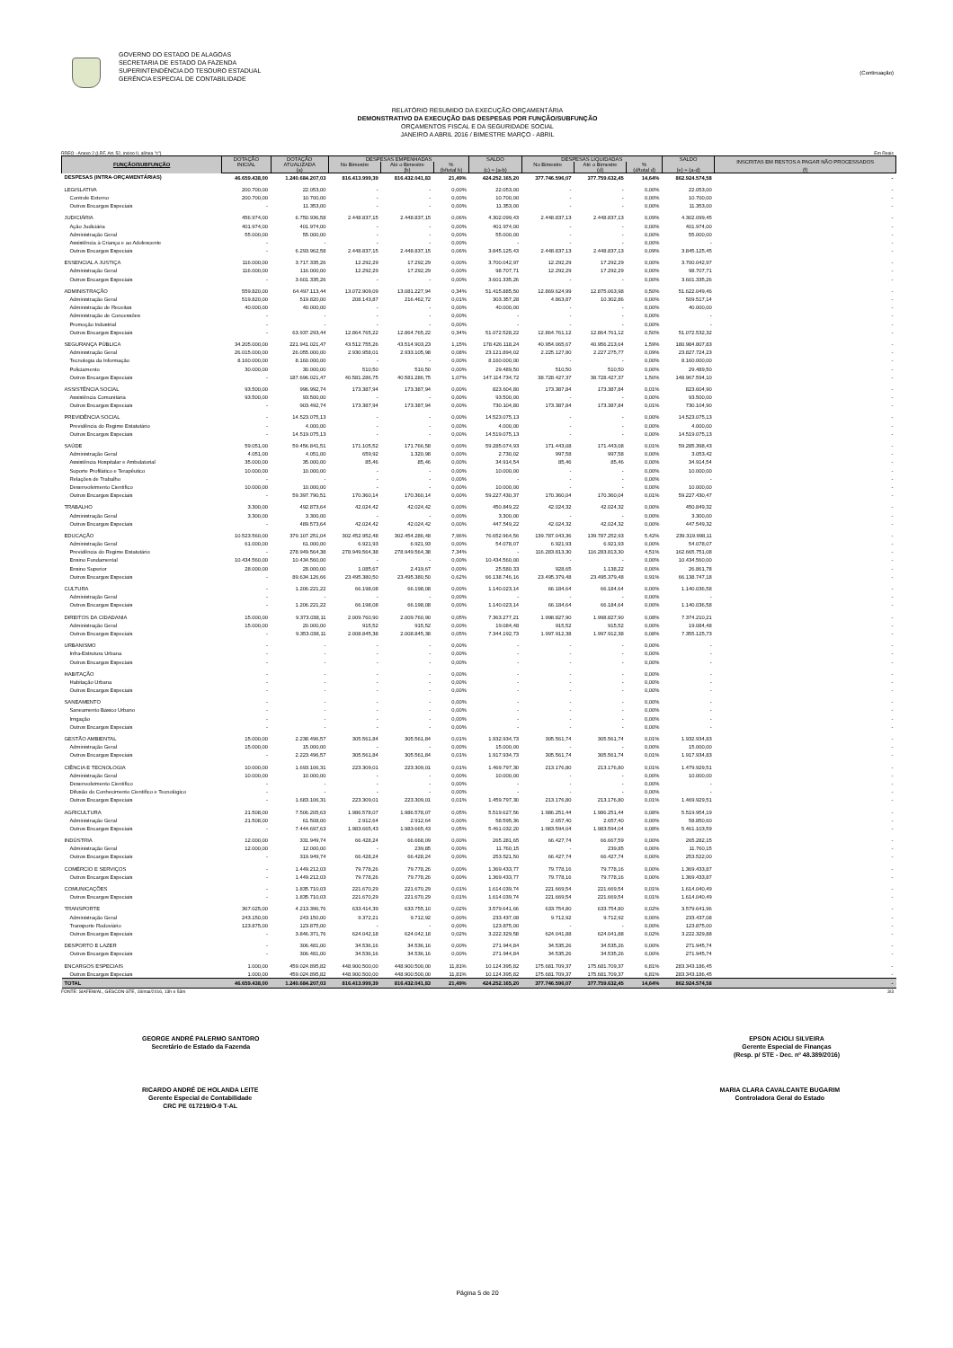GOVERNO DO ESTADO DE ALAGOAS
SECRETARIA DE ESTADO DA FAZENDA
SUPERINTENDÊNCIA DO TESOURO ESTADUAL
GERÊNCIA ESPECIAL DE CONTABILIDADE
(Continuação)
RELATÓRIO RESUMIDO DA EXECUÇÃO ORÇAMENTÁRIA
DEMONSTRATIVO DA EXECUÇÃO DAS DESPESAS POR FUNÇÃO/SUBFUNÇÃO
ORÇAMENTOS FISCAL E DA SEGURIDADE SOCIAL
JANEIRO A ABRIL 2016 / BIMESTRE MARÇO - ABRIL
RREO - Anexo 2 (LRF, Art. 52, inciso II, alínea "c") Em Reais
| FUNÇÃO/SUBFUNÇÃO | DOTAÇÃO | DOTAÇÃO | DESPESAS EMPENHADAS | | | SALDO | DESPESAS LIQUIDADAS | | | SALDO | INSCRITAS EM RESTOS A PAGAR NÃO PROCESSADOS |
| --- | --- | --- | --- | --- | --- | --- | --- | --- | --- | --- | --- |
| | INICIAL | ATUALIZADA | No Bimestre | Até o Bimestre | % | | No Bimestre | Até o Bimestre | % | | |
| | | (a) | | (b) | (b/total b) | (c) = (a-b) | | (d) | (d/total d) | (e) = (a-d) | (f) |
| DESPESAS (INTRA-ORÇAMENTÁRIAS) | 46.659.438,00 | 1.240.684.207,03 | 816.413.999,39 | 816.432.041,83 | 21,49% | 424.252.165,20 | 377.746.596,07 | 377.759.632,45 | 14,64% | 862.924.574,58 | - |
| LEGISLATIVA | 200.700,00 | 22.053,00 | - | - | 0,00% | 22.053,00 | - | - | 0,00% | 22.053,00 | - |
| Controle Externo | 200.700,00 | 10.700,00 | - | - | 0,00% | 10.700,00 | - | - | 0,00% | 10.700,00 | - |
| Outros Encargos Especiais | - | 11.353,00 | - | - | 0,00% | 11.353,00 | - | - | 0,00% | 11.353,00 | - |
| JUDICIÁRIA | 456.974,00 | 6.750.936,58 | 2.448.837,15 | 2.448.837,15 | 0,06% | 4.302.099,43 | 2.448.837,13 | 2.448.837,13 | 0,09% | 4.302.099,45 | - |
| Ação Judiciária | 401.974,00 | 401.974,00 | - | - | 0,00% | 401.974,00 | - | - | 0,00% | 401.974,00 | - |
| Administração Geral | 55.000,00 | 55.000,00 | - | - | 0,00% | 55.000,00 | - | - | 0,00% | 55.000,00 | - |
| Assistência à Criança e ao Adolescente | - | - | - | - | 0,00% | - | - | - | 0,00% | - | - |
| Outros Encargos Especiais | - | 6.293.962,58 | 2.448.837,15 | 2.448.837,15 | 0,06% | 3.845.125,43 | 2.448.837,13 | 2.448.837,13 | 0,09% | 3.845.125,45 | - |
| ESSENCIAL A JUSTIÇA | 116.000,00 | 3.717.335,26 | 12.292,29 | 17.292,29 | 0,00% | 3.700.042,97 | 12.292,29 | 17.292,29 | 0,00% | 3.700.042,97 | - |
| Administração Geral | 116.000,00 | 116.000,00 | 12.292,29 | 17.292,29 | 0,00% | 98.707,71 | 12.292,29 | 17.292,29 | 0,00% | 98.707,71 | - |
| Outros Encargos Especiais | - | 3.601.335,26 | - | - | 0,00% | 3.601.335,26 | - | - | 0,00% | 3.601.335,26 | - |
| ADMINISTRAÇÃO | 559.820,00 | 64.497.113,44 | 13.072.909,09 | 13.081.227,94 | 0,34% | 51.415.885,50 | 12.869.624,99 | 12.875.063,98 | 0,50% | 51.622.049,46 | - |
| Administração Geral | 519.820,00 | 519.820,00 | 208.143,87 | 216.462,72 | 0,01% | 303.357,28 | 4.863,87 | 10.302,86 | 0,00% | 509.517,14 | - |
| Administração de Receitas | 40.000,00 | 40.000,00 | - | - | 0,00% | 40.000,00 | - | - | 0,00% | 40.000,00 | - |
| Administração de Concessões | - | - | - | - | 0,00% | - | - | - | 0,00% | - | - |
| Promoção Industrial | - | - | - | - | 0,00% | - | - | - | 0,00% | - | - |
| Outros Encargos Especiais | - | 63.937.293,44 | 12.864.765,22 | 12.864.765,22 | 0,34% | 51.072.528,22 | 12.864.761,12 | 12.864.761,12 | 0,50% | 51.072.532,32 | - |
| SEGURANÇA PÚBLICA | 34.205.000,00 | 221.941.021,47 | 43.512.755,26 | 43.514.903,23 | 1,15% | 178.426.118,24 | 40.954.065,67 | 40.956.213,64 | 1,59% | 180.984.807,83 | - |
| Administração Geral | 26.015.000,00 | 26.055.000,00 | 2.930.958,01 | 2.933.105,98 | 0,08% | 23.121.894,02 | 2.225.127,80 | 2.227.275,77 | 0,09% | 23.827.724,23 | - |
| Tecnologia da Informação | 8.160.000,00 | 8.160.000,00 | - | - | 0,00% | 8.160.000,00 | - | - | 0,00% | 8.160.000,00 | - |
| Policiamento | 30.000,00 | 30.000,00 | 510,50 | 510,50 | 0,00% | 29.489,50 | 510,50 | 510,50 | 0,00% | 29.489,50 | - |
| Outros Encargos Especiais | - | 187.696.021,47 | 40.581.286,75 | 40.581.286,75 | 1,07% | 147.114.734,72 | 38.728.427,37 | 38.728.427,37 | 1,50% | 148.967.594,10 | - |
| ASSISTÊNCIA SOCIAL | 93.500,00 | 996.992,74 | 173.387,94 | 173.387,94 | 0,00% | 823.604,80 | 173.387,84 | 173.387,84 | 0,01% | 823.604,90 | - |
| Assistência Comunitária | 93.500,00 | 93.500,00 | - | - | 0,00% | 93.500,00 | - | - | 0,00% | 93.500,00 | - |
| Outros Encargos Especiais | - | 903.492,74 | 173.387,94 | 173.387,94 | 0,00% | 730.104,80 | 173.387,84 | 173.387,84 | 0,01% | 730.104,90 | - |
| PREVIDÊNCIA SOCIAL | - | 14.523.075,13 | - | - | 0,00% | 14.523.075,13 | - | - | 0,00% | 14.523.075,13 | - |
| Previdência do Regime Estatutário | - | 4.000,00 | - | - | 0,00% | 4.000,00 | - | - | 0,00% | 4.000,00 | - |
| Outros Encargos Especiais | - | 14.519.075,13 | - | - | 0,00% | 14.519.075,13 | - | - | 0,00% | 14.519.075,13 | - |
| SAÚDE | 59.051,00 | 59.456.841,51 | 171.105,52 | 171.766,58 | 0,00% | 59.285.074,93 | 171.443,08 | 171.443,08 | 0,01% | 59.285.398,43 | - |
| Administração Geral | 4.051,00 | 4.051,00 | 659,92 | 1.320,98 | 0,00% | 2.730,02 | 997,58 | 997,58 | 0,00% | 3.053,42 | - |
| Assistência Hospitalar e Ambulatorial | 35.000,00 | 35.000,00 | 85,46 | 85,46 | 0,00% | 34.914,54 | 85,46 | 85,46 | 0,00% | 34.914,54 | - |
| Suporte Profilático e Terapêutico | 10.000,00 | 10.000,00 | - | - | 0,00% | 10.000,00 | - | - | 0,00% | 10.000,00 | - |
| Relações de Trabalho | - | - | - | - | 0,00% | - | - | - | 0,00% | - | - |
| Desenvolvimento Científico | 10.000,00 | 10.000,00 | - | - | 0,00% | 10.000,00 | - | - | 0,00% | 10.000,00 | - |
| Outros Encargos Especiais | - | 59.397.790,51 | 170.360,14 | 170.360,14 | 0,00% | 59.227.430,37 | 170.360,04 | 170.360,04 | 0,01% | 59.227.430,47 | - |
| TRABALHO | 3.300,00 | 492.873,64 | 42.024,42 | 42.024,42 | 0,00% | 450.849,22 | 42.024,32 | 42.024,32 | 0,00% | 450.849,32 | - |
| Administração Geral | 3.300,00 | 3.300,00 | - | - | 0,00% | 3.300,00 | - | - | 0,00% | 3.300,00 | - |
| Outros Encargos Especiais | - | 489.573,64 | 42.024,42 | 42.024,42 | 0,00% | 447.549,22 | 42.024,32 | 42.024,32 | 0,00% | 447.549,32 | - |
| EDUCAÇÃO | 10.523.560,00 | 379.107.251,04 | 302.452.952,48 | 302.454.286,48 | 7,96% | 76.652.964,56 | 139.787.043,36 | 139.787.252,93 | 5,42% | 239.319.998,11 | - |
| Administração Geral | 61.000,00 | 61.000,00 | 6.921,93 | 6.921,93 | 0,00% | 54.078,07 | 6.921,93 | 6.921,93 | 0,00% | 54.078,07 | - |
| Previdência do Regime Estatutário | - | 278.949.564,38 | 278.949.564,38 | 278.949.564,38 | 7,34% | - | 116.283.813,30 | 116.283.813,30 | 4,51% | 162.665.751,08 | - |
| Ensino Fundamental | 10.434.560,00 | 10.434.560,00 | - | - | 0,00% | 10.434.560,00 | - | - | 0,00% | 10.434.560,00 | - |
| Ensino Superior | 28.000,00 | 28.000,00 | 1.085,67 | 2.419,67 | 0,00% | 25.580,33 | 928,65 | 1.138,22 | 0,00% | 26.861,78 | - |
| Outros Encargos Especiais | - | 89.634.126,66 | 23.495.380,50 | 23.495.380,50 | 0,62% | 66.138.746,16 | 23.495.379,48 | 23.495.379,48 | 0,91% | 66.138.747,18 | - |
| CULTURA | - | 1.206.221,22 | 66.198,08 | 66.198,08 | 0,00% | 1.140.023,14 | 66.184,64 | 66.184,64 | 0,00% | 1.140.036,58 | - |
| Administração Geral | - | - | - | - | 0,00% | - | - | - | 0,00% | - | - |
| Outros Encargos Especiais | - | 1.206.221,22 | 66.198,08 | 66.198,08 | 0,00% | 1.140.023,14 | 66.184,64 | 66.184,64 | 0,00% | 1.140.036,58 | - |
| DIREITOS DA CIDADANIA | 15.000,00 | 9.373.038,11 | 2.009.760,90 | 2.009.760,90 | 0,05% | 7.363.277,21 | 1.998.827,90 | 1.998.827,90 | 0,08% | 7.374.210,21 | - |
| Administração Geral | 15.000,00 | 20.000,00 | 915,52 | 915,52 | 0,00% | 19.084,48 | 915,52 | 915,52 | 0,00% | 19.084,48 | - |
| Outros Encargos Especiais | - | 9.353.038,11 | 2.008.845,38 | 2.008.845,38 | 0,05% | 7.344.192,73 | 1.997.912,38 | 1.997.912,38 | 0,08% | 7.355.125,73 | - |
| URBANISMO | - | - | - | - | 0,00% | - | - | - | 0,00% | - | - |
| Infra-Estrutura Urbana | - | - | - | - | 0,00% | - | - | - | 0,00% | - | - |
| Outros Encargos Especiais | - | - | - | - | 0,00% | - | - | - | 0,00% | - | - |
| HABITAÇÃO | - | - | - | - | 0,00% | - | - | - | 0,00% | - | - |
| Habitação Urbana | - | - | - | - | 0,00% | - | - | - | 0,00% | - | - |
| Outros Encargos Especiais | - | - | - | - | 0,00% | - | - | - | 0,00% | - | - |
| SANEAMENTO | - | - | - | - | 0,00% | - | - | - | 0,00% | - | - |
| Saneamento Básico Urbano | - | - | - | - | 0,00% | - | - | - | 0,00% | - | - |
| Irrigação | - | - | - | - | 0,00% | - | - | - | 0,00% | - | - |
| Outros Encargos Especiais | - | - | - | - | 0,00% | - | - | - | 0,00% | - | - |
| GESTÃO AMBIENTAL | 15.000,00 | 2.238.496,57 | 305.561,84 | 305.561,84 | 0,01% | 1.932.934,73 | 305.561,74 | 305.561,74 | 0,01% | 1.932.934,83 | - |
| Administração Geral | 15.000,00 | 15.000,00 | - | - | 0,00% | 15.000,00 | - | - | 0,00% | 15.000,00 | - |
| Outros Encargos Especiais | - | 2.223.496,57 | 305.561,84 | 305.561,84 | 0,01% | 1.917.934,73 | 305.561,74 | 305.561,74 | 0,01% | 1.917.934,83 | - |
| CIÊNCIA E TECNOLOGIA | 10.000,00 | 1.693.106,31 | 223.309,01 | 223.309,01 | 0,01% | 1.469.797,30 | 213.176,80 | 213.176,80 | 0,01% | 1.479.929,51 | - |
| Administração Geral | 10.000,00 | 10.000,00 | - | - | 0,00% | 10.000,00 | - | - | 0,00% | 10.000,00 | - |
| Desenvolvimento Científico | - | - | - | - | 0,00% | - | - | - | 0,00% | - | - |
| Difusão do Conhecimento Científico e Tecnológico | - | - | - | - | 0,00% | - | - | - | 0,00% | - | - |
| Outros Encargos Especiais | - | 1.683.106,31 | 223.309,01 | 223.309,01 | 0,01% | 1.459.797,30 | 213.176,80 | 213.176,80 | 0,01% | 1.469.929,51 | - |
| AGRICULTURA | 21.508,00 | 7.506.205,63 | 1.986.578,07 | 1.986.578,07 | 0,05% | 5.519.627,56 | 1.986.251,44 | 1.986.251,44 | 0,08% | 5.519.954,19 | - |
| Administração Geral | 21.508,00 | 61.508,00 | 2.912,64 | 2.912,64 | 0,00% | 58.595,36 | 2.657,40 | 2.657,40 | 0,00% | 58.850,60 | - |
| Outros Encargos Especiais | - | 7.444.697,63 | 1.983.665,43 | 1.983.665,43 | 0,05% | 5.461.032,20 | 1.983.594,04 | 1.983.594,04 | 0,08% | 5.461.103,59 | - |
| INDÚSTRIA | 12.000,00 | 331.949,74 | 66.428,24 | 66.668,09 | 0,00% | 265.281,65 | 66.427,74 | 66.667,59 | 0,00% | 265.282,15 | - |
| Administração Geral | 12.000,00 | 12.000,00 | - | 239,85 | 0,00% | 11.760,15 | - | 239,85 | 0,00% | 11.760,15 | - |
| Outros Encargos Especiais | - | 319.949,74 | 66.428,24 | 66.428,24 | 0,00% | 253.521,50 | 66.427,74 | 66.427,74 | 0,00% | 253.522,00 | - |
| COMÉRCIO E SERVIÇOS | - | 1.449.212,03 | 79.778,26 | 79.778,26 | 0,00% | 1.369.433,77 | 79.778,16 | 79.778,16 | 0,00% | 1.369.433,87 | - |
| Outros Encargos Especiais | - | 1.449.212,03 | 79.778,26 | 79.778,26 | 0,00% | 1.369.433,77 | 79.778,16 | 79.778,16 | 0,00% | 1.369.433,87 | - |
| COMUNICAÇÕES | - | 1.835.710,03 | 221.670,29 | 221.670,29 | 0,01% | 1.614.039,74 | 221.669,54 | 221.669,54 | 0,01% | 1.614.040,49 | - |
| Outros Encargos Especiais | - | 1.835.710,03 | 221.670,29 | 221.670,29 | 0,01% | 1.614.039,74 | 221.669,54 | 221.669,54 | 0,01% | 1.614.040,49 | - |
| TRANSPORTE | 367.025,00 | 4.213.396,76 | 633.414,39 | 633.755,10 | 0,02% | 3.579.641,66 | 633.754,80 | 633.754,80 | 0,02% | 3.579.641,96 | - |
| Administração Geral | 243.150,00 | 243.150,00 | 9.372,21 | 9.712,92 | 0,00% | 233.437,08 | 9.712,92 | 9.712,92 | 0,00% | 233.437,08 | - |
| Transporte Rodoviário | 123.875,00 | 123.875,00 | - | - | 0,00% | 123.875,00 | - | - | 0,00% | 123.875,00 | - |
| Outros Encargos Especiais | - | 3.846.371,76 | 624.042,18 | 624.042,18 | 0,02% | 3.222.329,58 | 624.041,88 | 624.041,88 | 0,02% | 3.222.329,88 | - |
| DESPORTO E LAZER | - | 306.481,00 | 34.536,16 | 34.536,16 | 0,00% | 271.944,84 | 34.535,26 | 34.535,26 | 0,00% | 271.945,74 | - |
| Outros Encargos Especiais | - | 306.481,00 | 34.536,16 | 34.536,16 | 0,00% | 271.944,84 | 34.535,26 | 34.535,26 | 0,00% | 271.945,74 | - |
| ENCARGOS ESPECIAIS | 1.000,00 | 459.024.895,82 | 448.900.500,00 | 448.900.500,00 | 11,81% | 10.124.395,82 | 175.681.709,37 | 175.681.709,37 | 6,81% | 283.343.186,45 | - |
| Outros Encargos Especiais | 1.000,00 | 459.024.895,82 | 448.900.500,00 | 448.900.500,00 | 11,81% | 10.124.395,82 | 175.681.709,37 | 175.681.709,37 | 6,81% | 283.343.186,45 | - |
| TOTAL | 46.659.438,00 | 1.240.684.207,03 | 816.413.999,39 | 816.432.041,83 | 21,49% | 424.252.165,20 | 377.746.596,07 | 377.759.632,45 | 14,64% | 862.924.574,58 | - |
FONTE: SIAFEM/AL, GESCON-STE, 18/mai/2016, 13h e 53m 3/3
GEORGE ANDRÉ PALERMO SANTORO
Secretário de Estado da Fazenda
EPSON ACIOLI SILVEIRA
Gerente Especial de Finanças
(Resp. p/ STE - Dec. nº 48.389/2016)
RICARDO ANDRÉ DE HOLANDA LEITE
Gerente Especial de Contabilidade
CRC PE 017219/O-9 T-AL
MARIA CLARA CAVALCANTE BUGARIM
Controladora Geral do Estado
Página 5 de 20